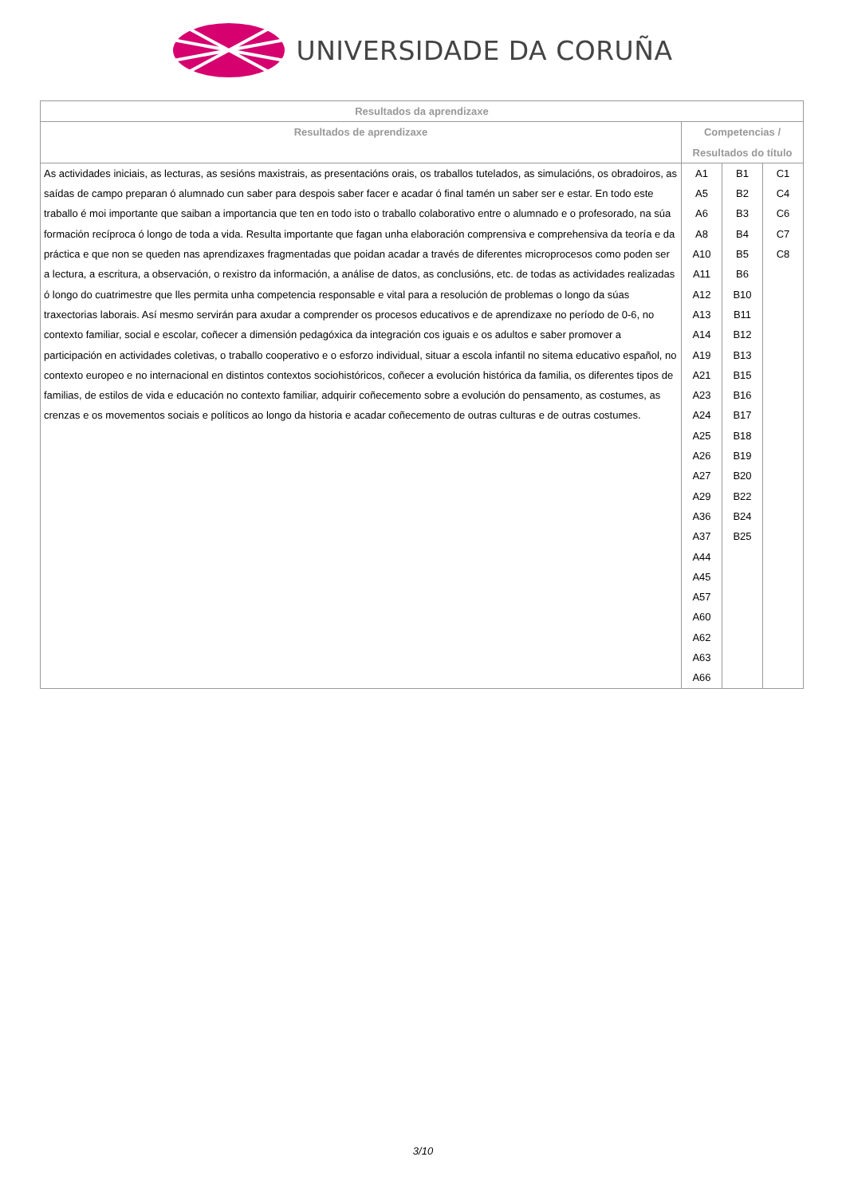UNIVERSIDADE DA CORUÑA
| Resultados da aprendizaxe | | | |
| --- | --- | --- | --- |
| Resultados de aprendizaxe | Competencias / Resultados do título | | |
| As actividades iniciais, as lecturas, as sesións maxistrais, as presentacións orais, os traballos tutelados, as simulacións, os obradoiros, as saídas de campo preparan ó alumnado cun saber para despois saber facer e acadar ó final tamén un saber ser e estar. En todo este traballo é moi importante que saiban a importancia que ten en todo isto o traballo colaborativo entre o alumnado e o profesorado, na súa formación recíproca ó longo de toda a vida. Resulta importante que fagan unha elaboración comprensiva e comprehensiva da teoría e da práctica e que non se queden nas aprendizaxes fragmentadas que poidan acadar a través de diferentes microprocesos como poden ser a lectura, a escritura, a observación, o rexistro da información, a análise de datos, as conclusións, etc. de todas as actividades realizadas ó longo do cuatrimestre que lles permita unha competencia responsable e vital para a resolución de problemas o longo da súas traxectorias laborais. Así mesmo servirán para axudar a comprender os procesos educativos e de aprendizaxe no período de 0-6, no contexto familiar, social e escolar, coñecer a dimensión pedagóxica da integración cos iguais e os adultos e saber promover a participación en actividades coletivas, o traballo cooperativo e o esforzo individual, situar a escola infantil no sitema educativo español, no contexto europeo e no internacional en distintos contextos sociohistóricos, coñecer a evolución histórica da familia, os diferentes tipos de familias, de estilos de vida e educación no contexto familiar, adquirir coñecemento sobre a evolución do pensamento, as costumes, as crenzas e os movementos sociais e políticos ao longo da historia e acadar coñecemento de outras culturas e de outras costumes. | A1 A5 A6 A8 A10 A11 A12 A13 A14 A19 A21 A23 A24 A25 A26 A27 A29 A36 A37 A44 A45 A57 A60 A62 A63 A66 | B1 B2 B3 B4 B5 B6 B10 B11 B12 B13 B15 B16 B17 B18 B19 B20 B22 B24 B25 | C1 C4 C6 C7 C8 |
3/10